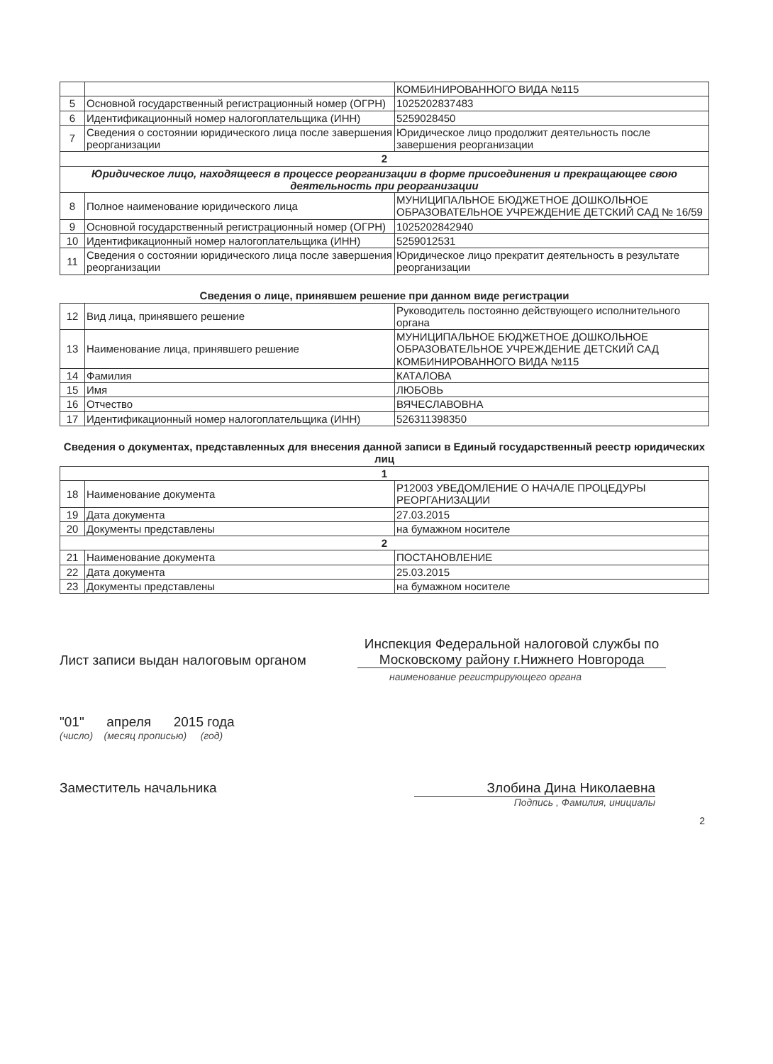| | | КОМБИНИРОВАННОГО ВИДА №115 |
| 5 | Основной государственный регистрационный номер (ОГРН) | 1025202837483 |
| 6 | Идентификационный номер налогоплательщика (ИНН) | 5259028450 |
| 7 | Сведения о состоянии юридического лица после завершения реорганизации | Юридическое лицо продолжит деятельность после завершения реорганизации |
| 2 | | |
| Юридическое лицо, находящееся в процессе реорганизации в форме присоединения и прекращающее свою деятельность при реорганизации | | |
| 8 | Полное наименование юридического лица | МУНИЦИПАЛЬНОЕ БЮДЖЕТНОЕ ДОШКОЛЬНОЕ ОБРАЗОВАТЕЛЬНОЕ УЧРЕЖДЕНИЕ ДЕТСКИЙ САД № 16/59 |
| 9 | Основной государственный регистрационный номер (ОГРН) | 1025202842940 |
| 10 | Идентификационный номер налогоплательщика (ИНН) | 5259012531 |
| 11 | Сведения о состоянии юридического лица после завершения реорганизации | Юридическое лицо прекратит деятельность в результате реорганизации |
Сведения о лице, принявшем решение при данном виде регистрации
| 12 | Вид лица, принявшего решение | Руководитель постоянно действующего исполнительного органа |
| 13 | Наименование лица, принявшего решение | МУНИЦИПАЛЬНОЕ БЮДЖЕТНОЕ ДОШКОЛЬНОЕ ОБРАЗОВАТЕЛЬНОЕ УЧРЕЖДЕНИЕ ДЕТСКИЙ САД КОМБИНИРОВАННОГО ВИДА №115 |
| 14 | Фамилия | КАТАЛОВА |
| 15 | Имя | ЛЮБОВЬ |
| 16 | Отчество | ВЯЧЕСЛАВОВНА |
| 17 | Идентификационный номер налогоплательщика (ИНН) | 526311398350 |
Сведения о документах, представленных для внесения данной записи в Единый государственный реестр юридических лиц
| 1 | | |
| 18 | Наименование документа | Р12003 УВЕДОМЛЕНИЕ О НАЧАЛЕ ПРОЦЕДУРЫ РЕОРГАНИЗАЦИИ |
| 19 | Дата документа | 27.03.2015 |
| 20 | Документы представлены | на бумажном носителе |
| 2 | | |
| 21 | Наименование документа | ПОСТАНОВЛЕНИЕ |
| 22 | Дата документа | 25.03.2015 |
| 23 | Документы представлены | на бумажном носителе |
Лист записи выдан налоговым органом
Инспекция Федеральной налоговой службы по Московскому району г.Нижнего Новгорода
наименование регистрирующего органа
"01" апреля 2015 года
(число) (месяц прописью) (год)
Заместитель начальника Злобина Дина Николаевна
Подпись , Фамилия, инициалы
2